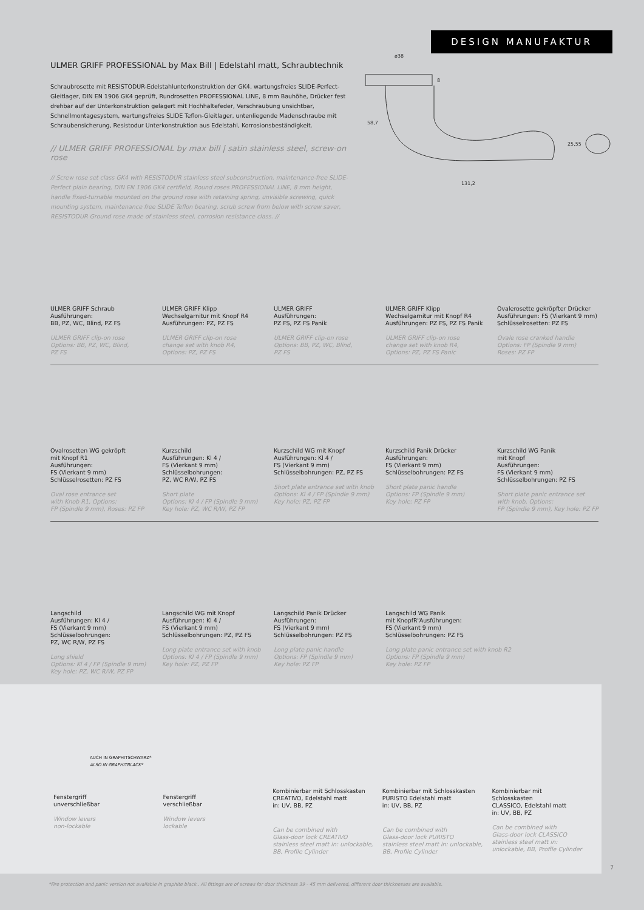DESIGN MANUFAKTUR
ø38
8
58,7
131,2
25,55
ULMER GRIFF PROFESSIONAL by Max Bill | Edelstahl matt, Schraubtechnik
Schraubrosette mit RESISTODUR-Edelstahlunterkonstruktion der GK4, wartungsfreies SLIDE-Perfect-Gleitlager, DIN EN 1906 GK4 geprüft, Rundrosetten PROFESSIONAL LINE, 8 mm Bauhöhe, Drücker fest drehbar auf der Unterkonstruktion gelagert mit Hochhaltefeder, Verschraubung unsichtbar, Schnellmontagesystem, wartungsfreies SLIDE Teflon-Gleitlager, untenliegende Madenschraube mit Schraubensicherung, Resistodur Unterkonstruktion aus Edelstahl, Korrosionsbeständigkeit.
// ULMER GRIFF PROFESSIONAL by max bill | satin stainless steel, screw-on rose
// Screw rose set class GK4 with RESISTODUR stainless steel subconstruction, maintenance-free SLIDE-Perfect plain bearing, DIN EN 1906 GK4 certfield, Round roses PROFESSIONAL LINE, 8 mm height, handle fixed-turnable mounted on the ground rose with retaining spring, unvisible screwing, quick mounting system, maintenance free SLIDE Teflon bearing, scrub screw from below with screw saver, RESISTODUR Ground rose made of stainless steel, corrosion resistance class. //
ULMER GRIFF Schraub
Ausführungen:
BB, PZ, WC, Blind, PZ FS
ULMER GRIFF clip-on rose
Options: BB, PZ, WC, Blind,
PZ FS
ULMER GRIFF Klipp
Wechselgarnitur mit Knopf R4
Ausführungen: PZ, PZ FS
ULMER GRIFF clip-on rose
change set with knob R4,
Options: PZ, PZ FS
ULMER GRIFF
Ausführungen:
PZ FS, PZ FS Panik
ULMER GRIFF clip-on rose
Options: BB, PZ, WC, Blind,
PZ FS
ULMER GRIFF Klipp
Wechselgarnitur mit Knopf R4
Ausführungen: PZ FS, PZ FS Panik
ULMER GRIFF clip-on rose
change set with knob R4,
Options: PZ, PZ FS Panic
Ovalerosette gekröpfter Drücker
Ausführungen: FS (Vierkant 9 mm)
Schlüsselrosetten: PZ FS
Ovale rose cranked handle
Options: FP (Spindle 9 mm)
Roses: PZ FP
Ovalrosetten WG gekröpft
mit Knopf R1
Ausführungen:
FS (Vierkant 9 mm)
Schlüsselrosetten: PZ FS
Oval rose entrance set
with Knob R1, Options:
FP (Spindle 9 mm), Roses: PZ FP
Kurzschild
Ausführungen: Kl 4 /
FS (Vierkant 9 mm)
Schlüsselbohrungen:
PZ, WC R/W, PZ FS
Short plate
Options: Kl 4 / FP (Spindle 9 mm)
Key hole: PZ, WC R/W, PZ FP
Kurzschild WG mit Knopf
Ausführungen: Kl 4 /
FS (Vierkant 9 mm)
Schlüsselbohrungen: PZ, PZ FS
Short plate entrance set with knob
Options: Kl 4 / FP (Spindle 9 mm)
Key hole: PZ, PZ FP
Kurzschild Panik Drücker
Ausführungen:
FS (Vierkant 9 mm)
Schlüsselbohrungen: PZ FS
Short plate panic handle
Options: FP (Spindle 9 mm)
Key hole: PZ FP
Kurzschild WG Panik
mit Knopf
Ausführungen:
FS (Vierkant 9 mm)
Schlüsselbohrungen: PZ FS
Short plate panic entrance set
with knob, Options:
FP (Spindle 9 mm), Key hole: PZ FP
Langschild
Ausführungen: Kl 4 /
FS (Vierkant 9 mm)
Schlüsselbohrungen:
PZ, WC R/W, PZ FS
Long shield
Options: Kl 4 / FP (Spindle 9 mm)
Key hole: PZ, WC R/W, PZ FP
Langschild WG mit Knopf
Ausführungen: Kl 4 /
FS (Vierkant 9 mm)
Schlüsselbohrungen: PZ, PZ FS
Long plate entrance set with knob
Options: Kl 4 / FP (Spindle 9 mm)
Key hole: PZ, PZ FP
Langschild Panik Drücker
Ausführungen:
FS (Vierkant 9 mm)
Schlüsselbohrungen: PZ FS
Long plate panic handle
Options: FP (Spindle 9 mm)
Key hole: PZ FP
Langschild WG Panik
mit KnopfR“Ausführungen:
FS (Vierkant 9 mm)
Schlüsselbohrungen: PZ FS
Long plate panic entrance set with knob R2
Options: FP (Spindle 9 mm)
Key hole: PZ FP
Fenstergriff
unverschließbar
Window levers
non-lockable
AUCH IN GRAPHITSCHWARZ*
ALSO IN GRAPHITBLACK*
Fenstergriff
verschließbar
Window levers
lockable
Kombinierbar mit Schlosskasten
CREATIVO, Edelstahl matt
in: UV, BB, PZ
Can be combined with
Glass-door lock CREATIVO
stainless steel matt in: unlockable,
BB, Profile Cylinder
Kombinierbar mit Schlosskasten
PURISTO Edelstahl matt
in: UV, BB, PZ
Can be combined with
Glass-door lock PURISTO
stainless steel matt in: unlockable,
BB, Profile Cylinder
Kombinierbar mit
Schlosskasten
CLASSICO, Edelstahl matt
in: UV, BB, PZ
Can be combined with
Glass-door lock CLASSICO
stainless steel matt in:
unlockable, BB, Profile Cylinder
7
*Fire protection and panic version not available in graphite black.. All fittings are of screws for door thickness 39 - 45 mm delivered, different door thicknesses are available.